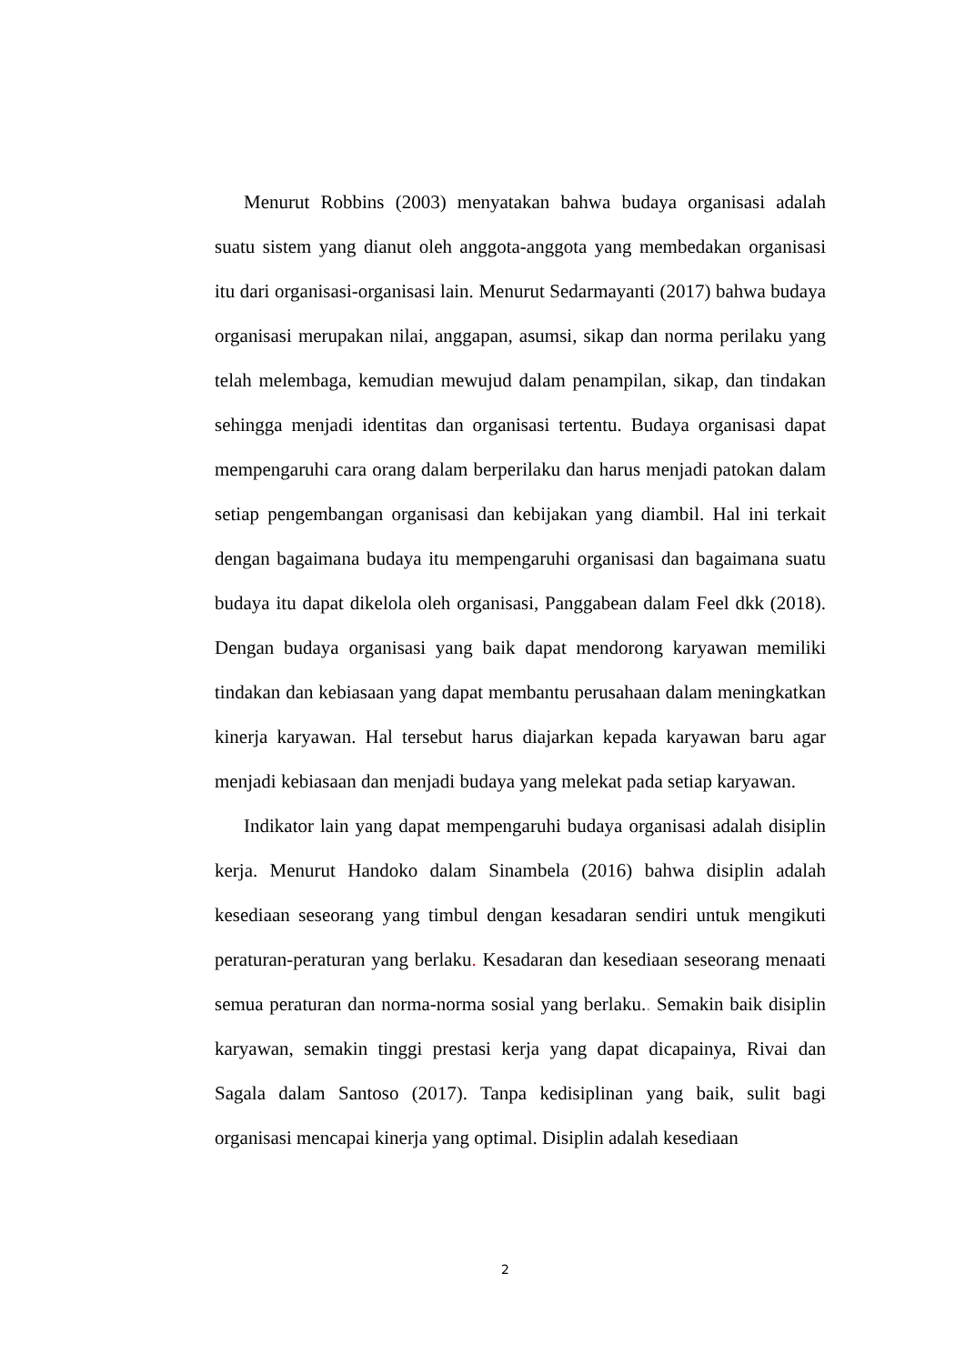Menurut Robbins (2003) menyatakan bahwa budaya organisasi adalah suatu sistem yang dianut oleh anggota-anggota yang membedakan organisasi itu dari organisasi-organisasi lain. Menurut Sedarmayanti (2017) bahwa budaya organisasi merupakan nilai, anggapan, asumsi, sikap dan norma perilaku yang telah melembaga, kemudian mewujud dalam penampilan, sikap, dan tindakan sehingga menjadi identitas dan organisasi tertentu. Budaya organisasi dapat mempengaruhi cara orang dalam berperilaku dan harus menjadi patokan dalam setiap pengembangan organisasi dan kebijakan yang diambil. Hal ini terkait dengan bagaimana budaya itu mempengaruhi organisasi dan bagaimana suatu budaya itu dapat dikelola oleh organisasi, Panggabean dalam Feel dkk (2018). Dengan budaya organisasi yang baik dapat mendorong karyawan memiliki tindakan dan kebiasaan yang dapat membantu perusahaan dalam meningkatkan kinerja karyawan. Hal tersebut harus diajarkan kepada karyawan baru agar menjadi kebiasaan dan menjadi budaya yang melekat pada setiap karyawan.
Indikator lain yang dapat mempengaruhi budaya organisasi adalah disiplin kerja. Menurut Handoko dalam Sinambela (2016) bahwa disiplin adalah kesediaan seseorang yang timbul dengan kesadaran sendiri untuk mengikuti peraturan-peraturan yang berlaku. Kesadaran dan kesediaan seseorang menaati semua peraturan dan norma-norma sosial yang berlaku.. Semakin baik disiplin karyawan, semakin tinggi prestasi kerja yang dapat dicapainya, Rivai dan Sagala dalam Santoso (2017). Tanpa kedisiplinan yang baik, sulit bagi organisasi mencapai kinerja yang optimal. Disiplin adalah kesediaan
2